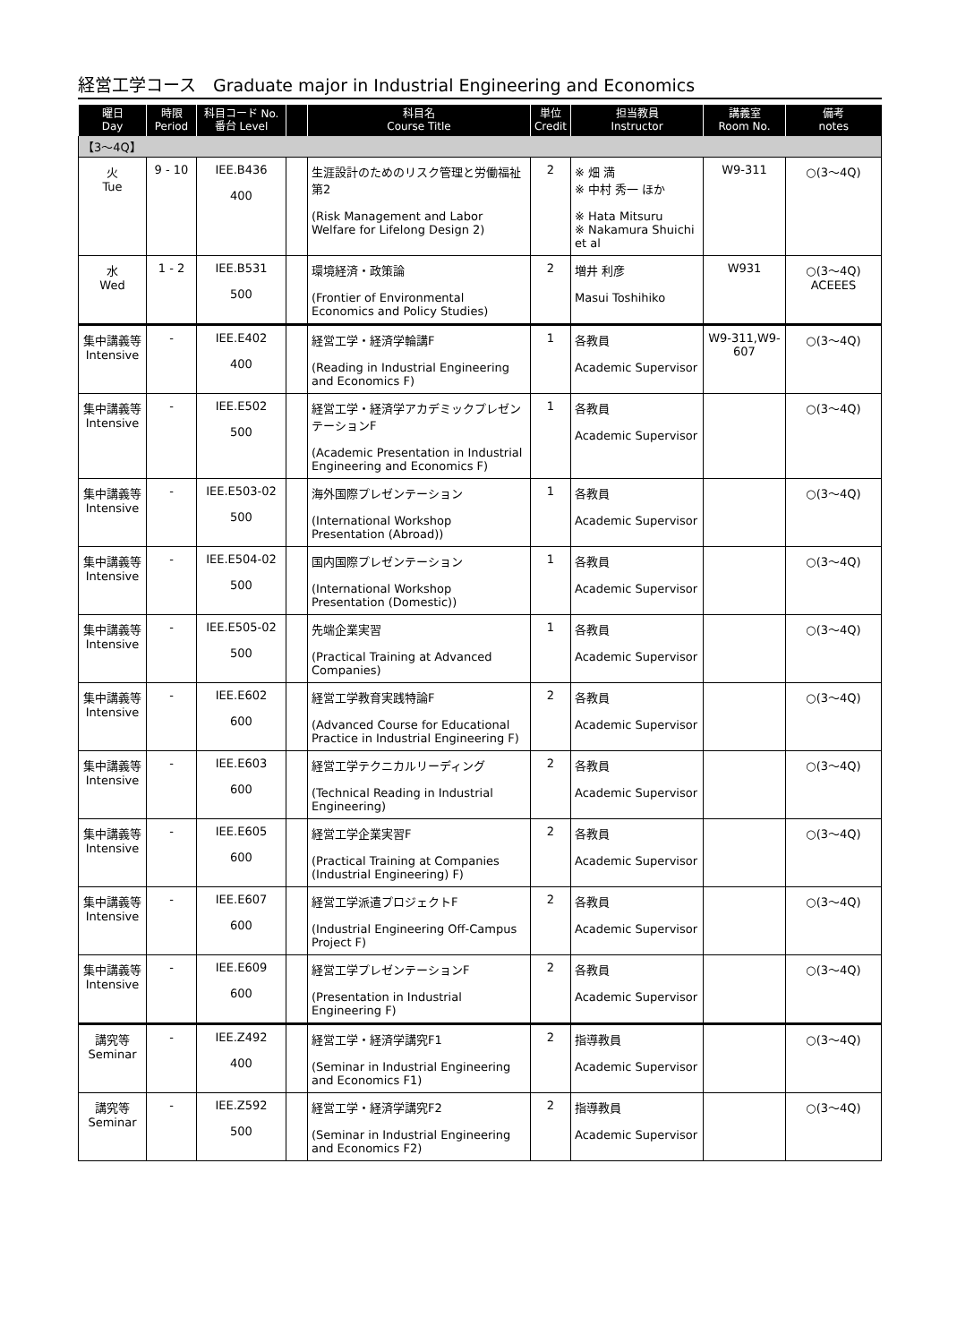経営工学コース　Graduate major in Industrial Engineering and Economics
| 曜日 Day | 時限 Period | 科目コード No. 番台 Level | | 科目名 Course Title | 単位 Credit | 担当教員 Instructor | 講義室 Room No. | 備考 notes |
| --- | --- | --- | --- | --- | --- | --- | --- | --- |
| 【3～4Q】 | | | | | | | | |
| 火 Tue | 9 - 10 | IEE.B436 400 | | 生涯設計のためのリスク管理と労働福祉第2 (Risk Management and Labor Welfare for Lifelong Design 2) | 2 | ※ 畑 満 ※ 中村 秀一 ほか ※ Hata Mitsuru ※ Nakamura Shuichi et al | W9-311 | ○(3～4Q) |
| 水 Wed | 1 - 2 | IEE.B531 500 | | 環境経済・政策論 (Frontier of Environmental Economics and Policy Studies) | 2 | 増井 利彦 Masui Toshihiko | W931 | ○(3～4Q) ACEEES |
| 集中講義等 Intensive | - | IEE.E402 400 | | 経営工学・経済学輪講F (Reading in Industrial Engineering and Economics F) | 1 | 各教員 Academic Supervisor | W9-311,W9-607 | ○(3～4Q) |
| 集中講義等 Intensive | - | IEE.E502 500 | | 経営工学・経済学アカデミックプレゼンテーションF (Academic Presentation in Industrial Engineering and Economics F) | 1 | 各教員 Academic Supervisor | | ○(3～4Q) |
| 集中講義等 Intensive | - | IEE.E503-02 500 | | 海外国際プレゼンテーション (International Workshop Presentation (Abroad)) | 1 | 各教員 Academic Supervisor | | ○(3～4Q) |
| 集中講義等 Intensive | - | IEE.E504-02 500 | | 国内国際プレゼンテーション (International Workshop Presentation (Domestic)) | 1 | 各教員 Academic Supervisor | | ○(3～4Q) |
| 集中講義等 Intensive | - | IEE.E505-02 500 | | 先端企業実習 (Practical Training at Advanced Companies) | 1 | 各教員 Academic Supervisor | | ○(3～4Q) |
| 集中講義等 Intensive | - | IEE.E602 600 | | 経営工学教育実践特論F (Advanced Course for Educational Practice in Industrial Engineering F) | 2 | 各教員 Academic Supervisor | | ○(3～4Q) |
| 集中講義等 Intensive | - | IEE.E603 600 | | 経営工学テクニカルリーディング (Technical Reading in Industrial Engineering) | 2 | 各教員 Academic Supervisor | | ○(3～4Q) |
| 集中講義等 Intensive | - | IEE.E605 600 | | 経営工学企業実習F (Practical Training at Companies (Industrial Engineering) F) | 2 | 各教員 Academic Supervisor | | ○(3～4Q) |
| 集中講義等 Intensive | - | IEE.E607 600 | | 経営工学派遣プロジェクトF (Industrial Engineering Off-Campus Project F) | 2 | 各教員 Academic Supervisor | | ○(3～4Q) |
| 集中講義等 Intensive | - | IEE.E609 600 | | 経営工学プレゼンテーションF (Presentation in Industrial Engineering F) | 2 | 各教員 Academic Supervisor | | ○(3～4Q) |
| 講究等 Seminar | - | IEE.Z492 400 | | 経営工学・経済学講究F1 (Seminar in Industrial Engineering and Economics F1) | 2 | 指導教員 Academic Supervisor | | ○(3～4Q) |
| 講究等 Seminar | - | IEE.Z592 500 | | 経営工学・経済学講究F2 (Seminar in Industrial Engineering and Economics F2) | 2 | 指導教員 Academic Supervisor | | ○(3～4Q) |